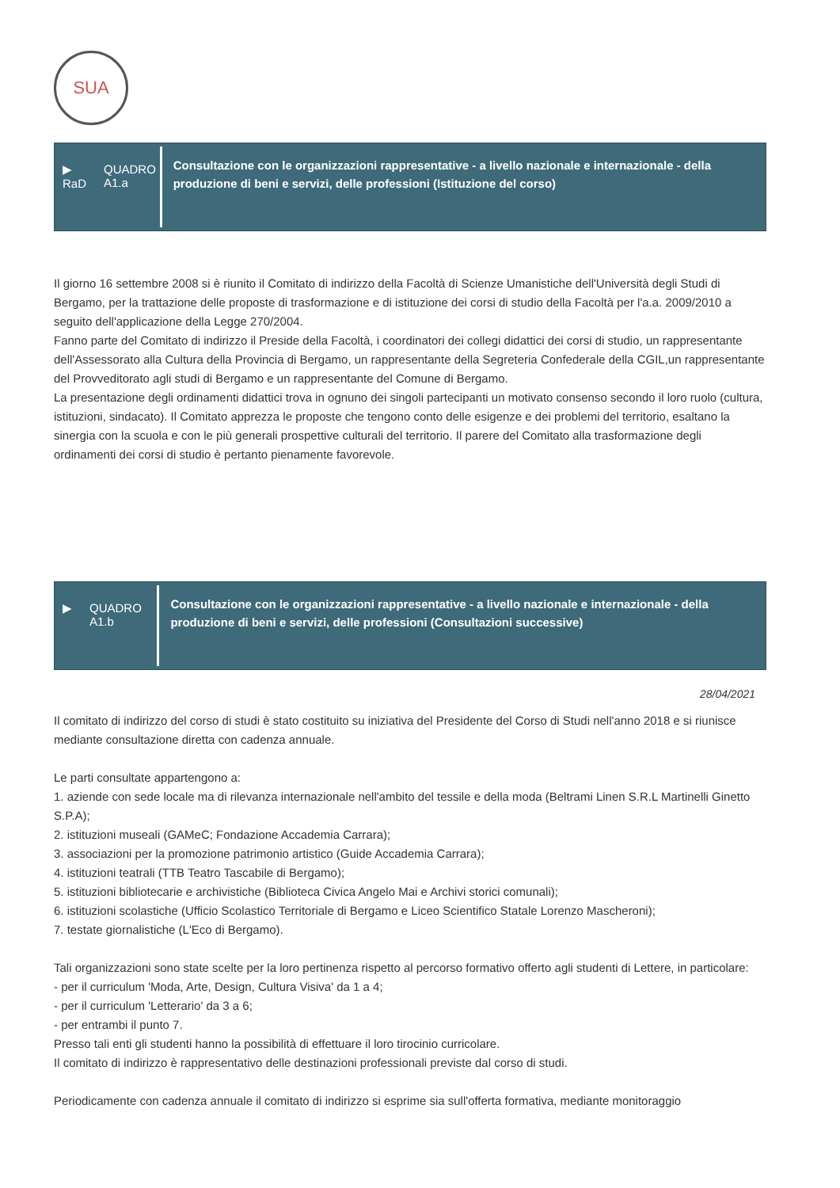SUA
▶
RaD QUADRO A1.a
Consultazione con le organizzazioni rappresentative - a livello nazionale e internazionale - della produzione di beni e servizi, delle professioni (Istituzione del corso)
Il giorno 16 settembre 2008 si è riunito il Comitato di indirizzo della Facoltà di Scienze Umanistiche dell'Università degli Studi di Bergamo, per la trattazione delle proposte di trasformazione e di istituzione dei corsi di studio della Facoltà per l'a.a. 2009/2010 a seguito dell'applicazione della Legge 270/2004.
Fanno parte del Comitato di indirizzo il Preside della Facoltà, i coordinatori dei collegi didattici dei corsi di studio, un rappresentante dell'Assessorato alla Cultura della Provincia di Bergamo, un rappresentante della Segreteria Confederale della CGIL,un rappresentante del Provveditorato agli studi di Bergamo e un rappresentante del Comune di Bergamo.
La presentazione degli ordinamenti didattici trova in ognuno dei singoli partecipanti un motivato consenso secondo il loro ruolo (cultura, istituzioni, sindacato). Il Comitato apprezza le proposte che tengono conto delle esigenze e dei problemi del territorio, esaltano la sinergia con la scuola e con le più generali prospettive culturali del territorio. Il parere del Comitato alla trasformazione degli ordinamenti dei corsi di studio è pertanto pienamente favorevole.
▶ QUADRO A1.b
Consultazione con le organizzazioni rappresentative - a livello nazionale e internazionale - della produzione di beni e servizi, delle professioni (Consultazioni successive)
28/04/2021
Il comitato di indirizzo del corso di studi è stato costituito su iniziativa del Presidente del Corso di Studi nell'anno 2018 e si riunisce mediante consultazione diretta con cadenza annuale.
Le parti consultate appartengono a:
1. aziende con sede locale ma di rilevanza internazionale nell'ambito del tessile e della moda (Beltrami Linen S.R.L Martinelli Ginetto S.P.A);
2. istituzioni museali (GAMeC; Fondazione Accademia Carrara);
3. associazioni per la promozione patrimonio artistico (Guide Accademia Carrara);
4. istituzioni teatrali (TTB Teatro Tascabile di Bergamo);
5. istituzioni bibliotecarie e archivistiche (Biblioteca Civica Angelo Mai e Archivi storici comunali);
6. istituzioni scolastiche (Ufficio Scolastico Territoriale di Bergamo e Liceo Scientifico Statale Lorenzo Mascheroni);
7. testate giornalistiche (L'Eco di Bergamo).
Tali organizzazioni sono state scelte per la loro pertinenza rispetto al percorso formativo offerto agli studenti di Lettere, in particolare:
- per il curriculum 'Moda, Arte, Design, Cultura Visiva' da 1 a 4;
- per il curriculum 'Letterario' da 3 a 6;
- per entrambi il punto 7.
Presso tali enti gli studenti hanno la possibilità di effettuare il loro tirocinio curricolare.
Il comitato di indirizzo è rappresentativo delle destinazioni professionali previste dal corso di studi.
Periodicamente con cadenza annuale il comitato di indirizzo si esprime sia sull'offerta formativa, mediante monitoraggio